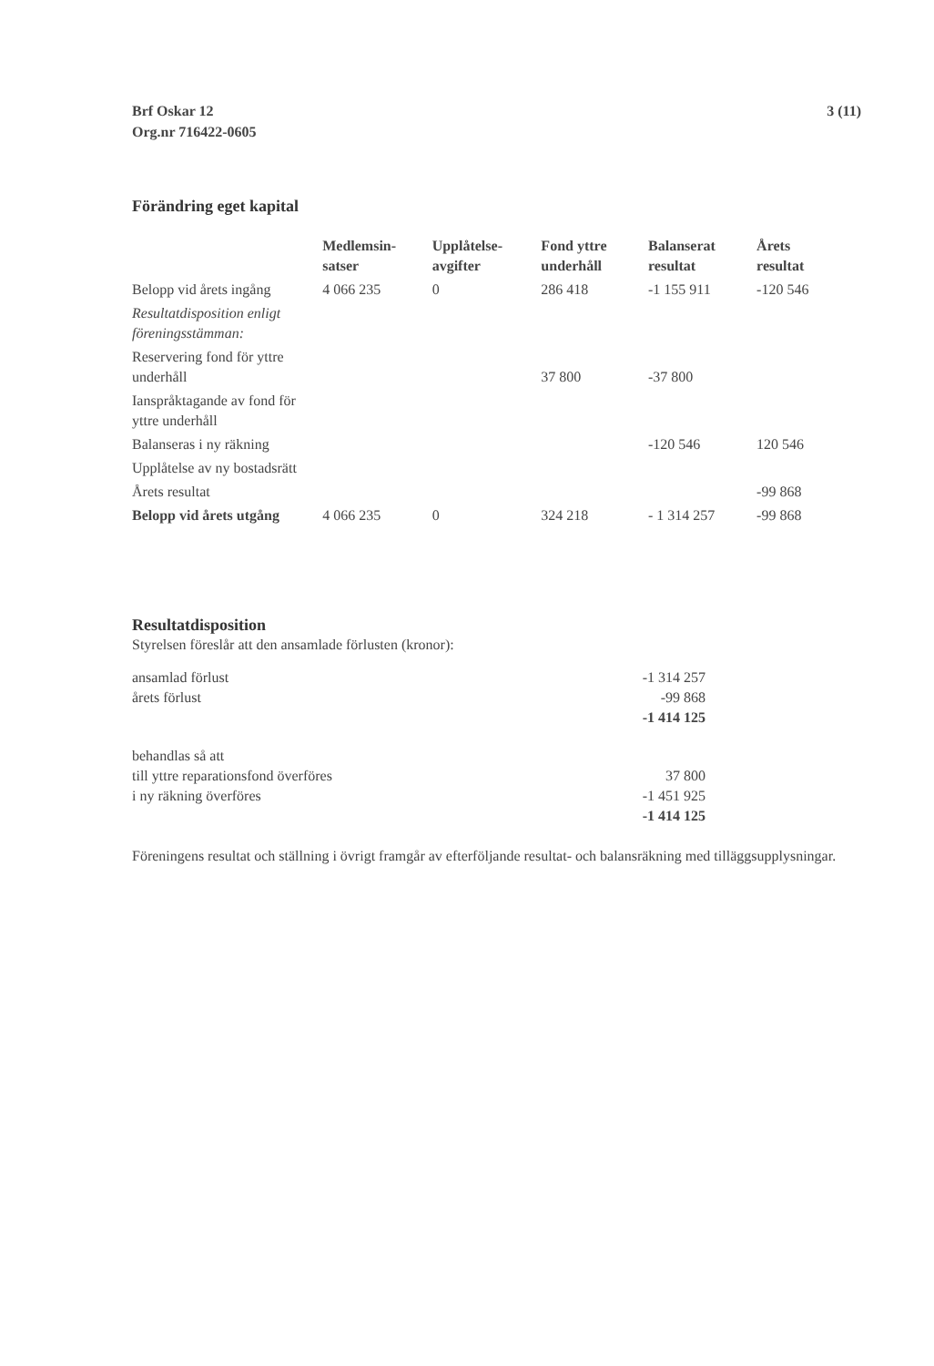Brf Oskar 12
Org.nr 716422-0605
3 (11)
Förändring eget kapital
| | Medlemsin- satser | Upplåtelse- avgifter | Fond yttre underhåll | Balanserat resultat | Årets resultat |
| --- | --- | --- | --- | --- | --- |
| Belopp vid årets ingång | 4 066 235 | 0 | 286 418 | -1 155 911 | -120 546 |
| Resultatdisposition enligt föreningsstämman: | | | | | |
| Reservering fond för yttre underhåll | | | 37 800 | -37 800 | |
| Ianspråktagande av fond för yttre underhåll | | | | | |
| Balanseras i ny räkning | | | | -120 546 | 120 546 |
| Upplåtelse av ny bostadsrätt | | | | | |
| Årets resultat | | | | | -99 868 |
| Belopp vid årets utgång | 4 066 235 | 0 | 324 218 | - 1 314 257 | -99 868 |
Resultatdisposition
Styrelsen föreslår att den ansamlade förlusten (kronor):
| ansamlad förlust | -1 314 257 |
| årets förlust | -99 868 |
| | -1 414 125 |
| behandlas så att | |
| till yttre reparationsfond överföres | 37 800 |
| i ny räkning överföres | -1 451 925 |
| | -1 414 125 |
Föreningens resultat och ställning i övrigt framgår av efterföljande resultat- och balansräkning med tilläggsupplysningar.